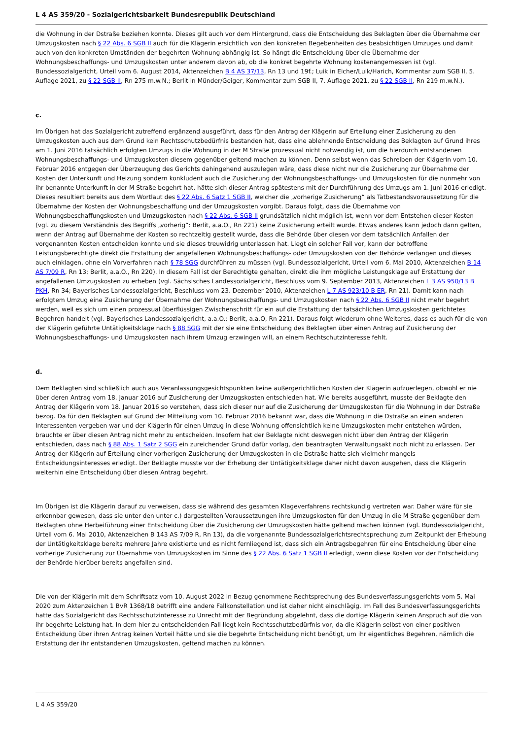L 4 AS 359/20 - Sozialgerichtsbarkeit Bundesrepublik Deutschland
die Wohnung in der Dstraße beziehen konnte. Dieses gilt auch vor dem Hintergrund, dass die Entscheidung des Beklagten über die Übernahme der Umzugskosten nach § 22 Abs. 6 SGB II auch für die Klägerin ersichtlich von den konkreten Begebenheiten des beabsichtigen Umzuges und damit auch von den konkreten Umständen der begehrten Wohnung abhängig ist. So hängt die Entscheidung über die Übernahme der Wohnungsbeschaffungs- und Umzugskosten unter anderem davon ab, ob die konkret begehrte Wohnung kostenangemessen ist (vgl. Bundessozialgericht, Urteil vom 6. August 2014, Aktenzeichen B 4 AS 37/13, Rn 13 und 19f.; Luik in Eicher/Luik/Harich, Kommentar zum SGB II, 5. Auflage 2021, zu § 22 SGB II, Rn 275 m.w.N.; Berlit in Münder/Geiger, Kommentar zum SGB II, 7. Auflage 2021, zu § 22 SGB II, Rn 219 m.w.N.).
c.
Im Übrigen hat das Sozialgericht zutreffend ergänzend ausgeführt, dass für den Antrag der Klägerin auf Erteilung einer Zusicherung zu den Umzugskosten auch aus dem Grund kein Rechtsschutzbedürfnis bestanden hat, dass eine ablehnende Entscheidung des Beklagten auf Grund ihres am 1. Juni 2016 tatsächlich erfolgten Umzugs in die Wohnung in der M Straße prozessual nicht notwendig ist, um die hierdurch entstandenen Wohnungsbeschaffungs- und Umzugskosten diesem gegenüber geltend machen zu können. Denn selbst wenn das Schreiben der Klägerin vom 10. Februar 2016 entgegen der Überzeugung des Gerichts dahingehend auszulegen wäre, dass diese nicht nur die Zusicherung zur Übernahme der Kosten der Unterkunft und Heizung sondern konkludent auch die Zusicherung der Wohnungsbeschaffungs- und Umzugskosten für die nunmehr von ihr benannte Unterkunft in der M Straße begehrt hat, hätte sich dieser Antrag spätestens mit der Durchführung des Umzugs am 1. Juni 2016 erledigt. Dieses resultiert bereits aus dem Wortlaut des § 22 Abs. 6 Satz 1 SGB II, welcher die „vorherige Zusicherung“ als Tatbestandsvoraussetzung für die Übernahme der Kosten der Wohnungsbeschaffung und der Umzugskosten vorgibt. Daraus folgt, dass die Übernahme von Wohnungsbeschaffungskosten und Umzugskosten nach § 22 Abs. 6 SGB II grundsätzlich nicht möglich ist, wenn vor dem Entstehen dieser Kosten (vgl. zu diesem Verständnis des Begriffs „vorherig“: Berlit, a.a.O., Rn 221) keine Zusicherung erteilt wurde. Etwas anderes kann jedoch dann gelten, wenn der Antrag auf Übernahme der Kosten so rechtzeitig gestellt wurde, dass die Behörde über diesen vor dem tatsächlich Anfallen der vorgenannten Kosten entscheiden konnte und sie dieses treuwidrig unterlassen hat. Liegt ein solcher Fall vor, kann der betroffene Leistungsberechtigte direkt die Erstattung der angefallenen Wohnungsbeschaffungs- oder Umzugskosten von der Behörde verlangen und dieses auch einklagen, ohne ein Vorverfahren nach § 78 SGG durchführen zu müssen (vgl. Bundessozialgericht, Urteil vom 6. Mai 2010, Aktenzeichen B 14 AS 7/09 R, Rn 13; Berlit, a.a.O., Rn 220). In diesem Fall ist der Berechtigte gehalten, direkt die ihm mögliche Leistungsklage auf Erstattung der angefallenen Umzugskosten zu erheben (vgl. Sächsisches Landessozialgericht, Beschluss vom 9. September 2013, Aktenzeichen L 3 AS 950/13 B PKH, Rn 34; Bayerisches Landessozialgericht, Beschluss vom 23. Dezember 2010, Aktenzeichen L 7 AS 923/10 B ER, Rn 21). Damit kann nach erfolgtem Umzug eine Zusicherung der Übernahme der Wohnungsbeschaffungs- und Umzugskosten nach § 22 Abs. 6 SGB II nicht mehr begehrt werden, weil es sich um einen prozessual überflüssigen Zwischenschritt für ein auf die Erstattung der tatsächlichen Umzugskosten gerichtetes Begehren handelt (vgl. Bayerisches Landessozialgericht, a.a.O.; Berlit, a.a.O, Rn 221). Daraus folgt wiederum ohne Weiteres, dass es auch für die von der Klägerin geführte Untätigkeitsklage nach § 88 SGG mit der sie eine Entscheidung des Beklagten über einen Antrag auf Zusicherung der Wohnungsbeschaffungs- und Umzugskosten nach ihrem Umzug erzwingen will, an einem Rechtschutzinteresse fehlt.
d.
Dem Beklagten sind schließlich auch aus Veranlassungsgesichtspunkten keine außergerichtlichen Kosten der Klägerin aufzuerlegen, obwohl er nie über deren Antrag vom 18. Januar 2016 auf Zusicherung der Umzugskosten entschieden hat. Wie bereits ausgeführt, musste der Beklagte den Antrag der Klägerin vom 18. Januar 2016 so verstehen, dass sich dieser nur auf die Zusicherung der Umzugskosten für die Wohnung in der Dstraße bezog. Da für den Beklagten auf Grund der Mitteilung vom 10. Februar 2016 bekannt war, dass die Wohnung in die Dstraße an einen anderen Interessenten vergeben war und der Klägerin für einen Umzug in diese Wohnung offensichtlich keine Umzugskosten mehr entstehen würden, brauchte er über diesen Antrag nicht mehr zu entscheiden. Insofern hat der Beklagte nicht deswegen nicht über den Antrag der Klägerin entschieden, dass nach § 88 Abs. 1 Satz 2 SGG ein zureichender Grund dafür vorlag, den beantragten Verwaltungsakt noch nicht zu erlassen. Der Antrag der Klägerin auf Erteilung einer vorherigen Zusicherung der Umzugskosten in die Dstraße hatte sich vielmehr mangels Entscheidungsinteresses erledigt. Der Beklagte musste vor der Erhebung der Untätigkeitsklage daher nicht davon ausgehen, dass die Klägerin weiterhin eine Entscheidung über diesen Antrag begehrt.
Im Übrigen ist die Klägerin darauf zu verweisen, dass sie während des gesamten Klageverfahrens rechtskundig vertreten war. Daher wäre für sie erkennbar gewesen, dass sie unter den unter c.) dargestellten Voraussetzungen ihre Umzugskosten für den Umzug in die M Straße gegenüber dem Beklagten ohne Herbeiführung einer Entscheidung über die Zusicherung der Umzugskosten hätte geltend machen können (vgl. Bundessozialgericht, Urteil vom 6. Mai 2010, Aktenzeichen B 143 AS 7/09 R, Rn 13), da die vorgenannte Bundessozialgerichtsrechtsprechung zum Zeitpunkt der Erhebung der Untätigkeitsklage bereits mehrere Jahre existierte und es nicht fernliegend ist, dass sich ein Antragsbegehren für eine Entscheidung über eine vorherige Zusicherung zur Übernahme von Umzugskosten im Sinne des § 22 Abs. 6 Satz 1 SGB II erledigt, wenn diese Kosten vor der Entscheidung der Behörde hierüber bereits angefallen sind.
Die von der Klägerin mit dem Schriftsatz vom 10. August 2022 in Bezug genommene Rechtsprechung des Bundesverfassungsgerichts vom 5. Mai 2020 zum Aktenzeichen 1 BvR 1368/18 betrifft eine andere Fallkonstellation und ist daher nicht einschlägig. Im Fall des Bundesverfassungsgerichts hatte das Sozialgericht das Rechtsschutzinteresse zu Unrecht mit der Begründung abgelehnt, dass die dortige Klägerin keinen Anspruch auf die von ihr begehrte Leistung hat. In dem hier zu entscheidenden Fall liegt kein Rechtsschutzbedürfnis vor, da die Klägerin selbst von einer positiven Entscheidung über ihren Antrag keinen Vorteil hätte und sie die begehrte Entscheidung nicht benötigt, um ihr eigentliches Begehren, nämlich die Erstattung der ihr entstandenen Umzugskosten, geltend machen zu können.
L 4 AS 359/20